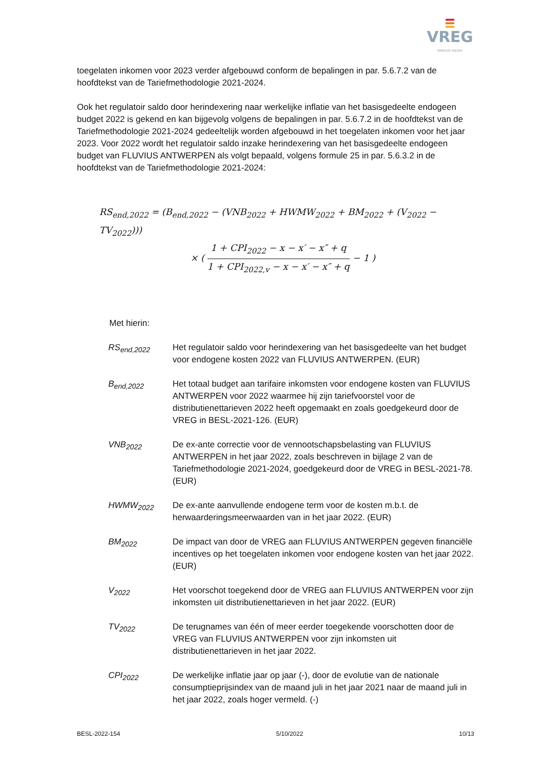VREG
ENERGIE WIJZER
toegelaten inkomen voor 2023 verder afgebouwd conform de bepalingen in par. 5.6.7.2 van de hoofdtekst van de Tariefmethodologie 2021-2024.
Ook het regulatoir saldo door herindexering naar werkelijke inflatie van het basisgedeelte endogeen budget 2022 is gekend en kan bijgevolg volgens de bepalingen in par. 5.6.7.2 in de hoofdtekst van de Tariefmethodologie 2021-2024 gedeeltelijk worden afgebouwd in het toegelaten inkomen voor het jaar 2023. Voor 2022 wordt het regulatoir saldo inzake herindexering van het basisgedeelte endogeen budget van FLUVIUS ANTWERPEN als volgt bepaald, volgens formule 25 in par. 5.6.3.2 in de hoofdtekst van de Tariefmethodologie 2021-2024:
RS<sub>end,2022</sub> = (B<sub>end,2022</sub> − (VNB<sub>2022</sub> + HWMW<sub>2022</sub> + BM<sub>2022</sub> + (V<sub>2022</sub> − TV<sub>2022</sub>)))
× ( 1 + CPI<sub>2022</sub> − x − x′ − x″ + q 1 + CPI<sub>2022,v</sub> − x − x′ − x″ + q − 1 )
Met hierin:
| RS<sub>end,2022</sub> | Het regulatoir saldo voor herindexering van het basisgedeelte van het budget voor endogene kosten 2022 van FLUVIUS ANTWERPEN. (EUR) |
| B<sub>end,2022</sub> | Het totaal budget aan tarifaire inkomsten voor endogene kosten van FLUVIUS ANTWERPEN voor 2022 waarmee hij zijn tariefvoorstel voor de distributienettarieven 2022 heeft opgemaakt en zoals goedgekeurd door de VREG in BESL-2021-126. (EUR) |
| VNB<sub>2022</sub> | De ex-ante correctie voor de vennootschapsbelasting van FLUVIUS ANTWERPEN in het jaar 2022, zoals beschreven in bijlage 2 van de Tariefmethodologie 2021-2024, goedgekeurd door de VREG in BESL-2021-78. (EUR) |
| HWMW<sub>2022</sub> | De ex-ante aanvullende endogene term voor de kosten m.b.t. de herwaarderingsmeerwaarden van in het jaar 2022. (EUR) |
| BM<sub>2022</sub> | De impact van door de VREG aan FLUVIUS ANTWERPEN gegeven financiële incentives op het toegelaten inkomen voor endogene kosten van het jaar 2022. (EUR) |
| V<sub>2022</sub> | Het voorschot toegekend door de VREG aan FLUVIUS ANTWERPEN voor zijn inkomsten uit distributienettarieven in het jaar 2022. (EUR) |
| TV<sub>2022</sub> | De terugnames van één of meer eerder toegekende voorschotten door de VREG van FLUVIUS ANTWERPEN voor zijn inkomsten uit distributienettarieven in het jaar 2022. |
| CPI<sub>2022</sub> | De werkelijke inflatie jaar op jaar (-), door de evolutie van de nationale consumptieprijsindex van de maand juli in het jaar 2021 naar de maand juli in het jaar 2022, zoals hoger vermeld. (-) |
BESL-2022-154 5/10/2022 10/13